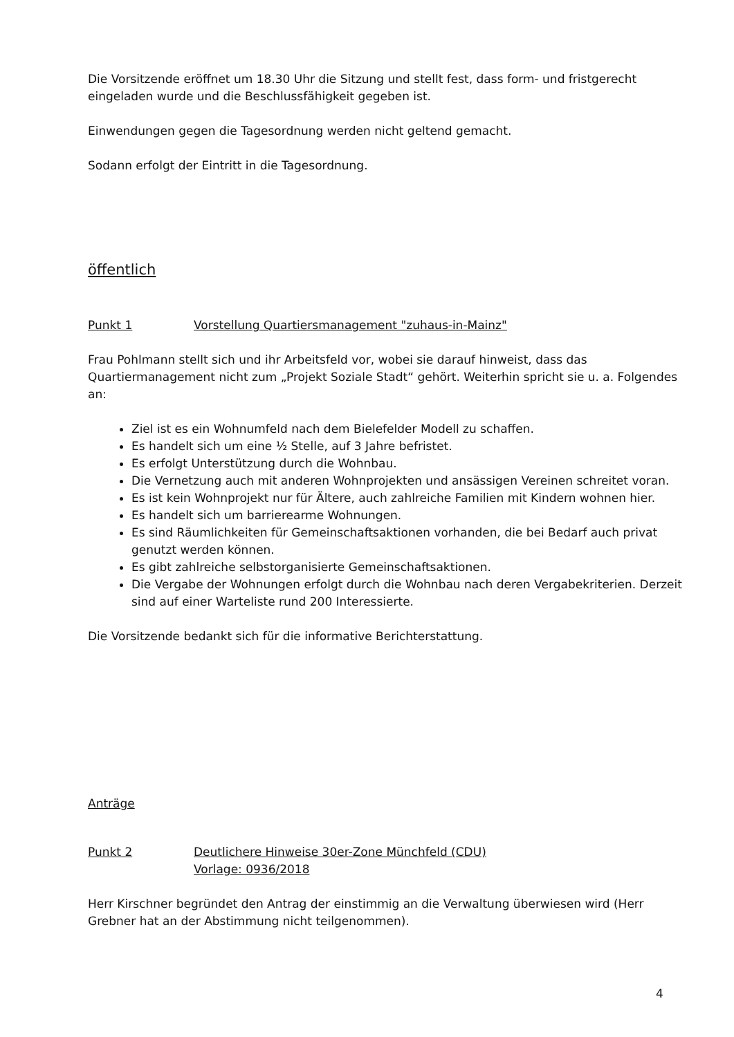Die Vorsitzende eröffnet um 18.30 Uhr die Sitzung und stellt fest, dass form- und fristgerecht eingeladen wurde und die Beschlussfähigkeit gegeben ist.
Einwendungen gegen die Tagesordnung werden nicht geltend gemacht.
Sodann erfolgt der Eintritt in die Tagesordnung.
öffentlich
Punkt 1 Vorstellung Quartiersmanagement "zuhaus-in-Mainz"
Frau Pohlmann stellt sich und ihr Arbeitsfeld vor, wobei sie darauf hinweist, dass das Quartiermanagement nicht zum „Projekt Soziale Stadt“ gehört. Weiterhin spricht sie u. a. Folgendes an:
Ziel ist es ein Wohnumfeld nach dem Bielefelder Modell zu schaffen.
Es handelt sich um eine ½ Stelle, auf 3 Jahre befristet.
Es erfolgt Unterstützung durch die Wohnbau.
Die Vernetzung auch mit anderen Wohnprojekten und ansässigen Vereinen schreitet voran.
Es ist kein Wohnprojekt nur für Ältere, auch zahlreiche Familien mit Kindern wohnen hier.
Es handelt sich um barrierearme Wohnungen.
Es sind Räumlichkeiten für Gemeinschaftsaktionen vorhanden, die bei Bedarf auch privat genutzt werden können.
Es gibt zahlreiche selbstorganisierte Gemeinschaftsaktionen.
Die Vergabe der Wohnungen erfolgt durch die Wohnbau nach deren Vergabekriterien. Derzeit sind auf einer Warteliste rund 200 Interessierte.
Die Vorsitzende bedankt sich für die informative Berichterstattung.
Anträge
Punkt 2 Deutlichere Hinweise 30er-Zone Münchfeld (CDU)
Vorlage: 0936/2018
Herr Kirschner begründet den Antrag der einstimmig an die Verwaltung überwiesen wird (Herr Grebner hat an der Abstimmung nicht teilgenommen).
4